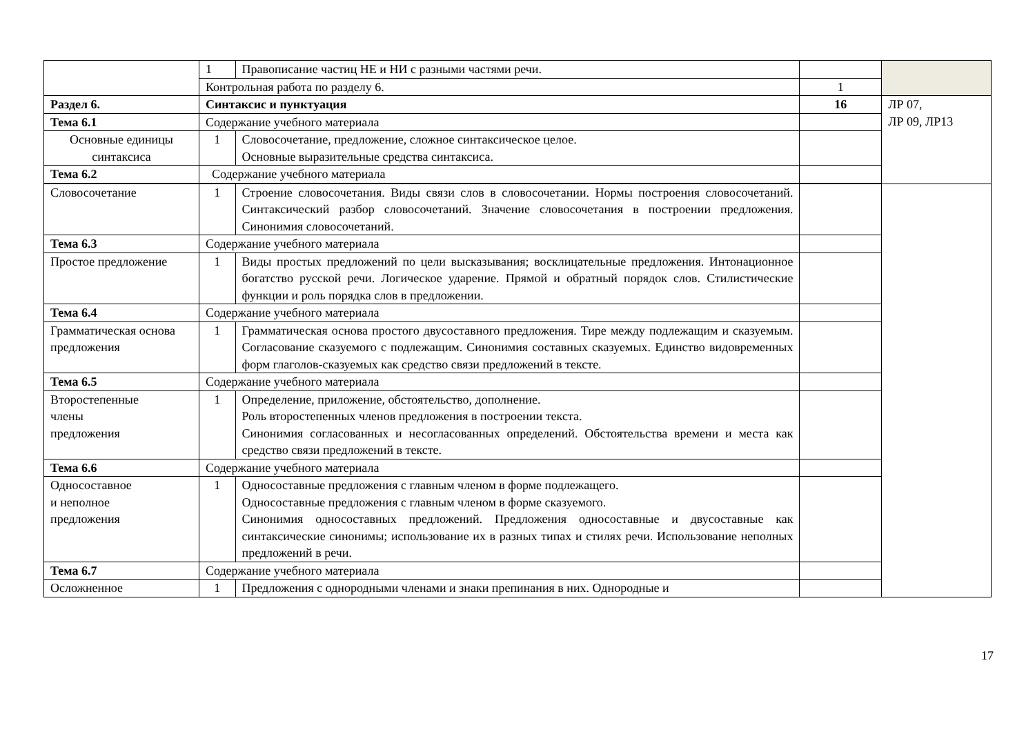| | 1 | Правописание частиц НЕ и НИ с разными частями речи. | | |
| | Контрольная работа по разделу 6. | | 1 | |
| Раздел 6. | Синтаксис и пунктуация | | 16 | ЛР 07, ЛР 09, ЛР13 |
| Тема 6.1 | Содержание учебного материала | | | |
| Основные единицы синтаксиса | 1 | Словосочетание, предложение, сложное синтаксическое целое. Основные выразительные средства синтаксиса. | | |
| Тема 6.2 | Содержание учебного материала | | | |
| Словосочетание | 1 | Строение словосочетания. Виды связи слов в словосочетании. Нормы построения словосочетаний. Синтаксический разбор словосочетаний. Значение словосочетания в построении предложения. Синонимия словосочетаний. | | |
| Тема 6.3 | Содержание учебного материала | | | |
| Простое предложение | 1 | Виды простых предложений по цели высказывания; восклицательные предложения. Интонационное богатство русской речи. Логическое ударение. Прямой и обратный порядок слов. Стилистические функции и роль порядка слов в предложении. | | |
| Тема 6.4 | Содержание учебного материала | | | |
| Грамматическая основа предложения | 1 | Грамматическая основа простого двусоставного предложения. Тире между подлежащим и сказуемым. Согласование сказуемого с подлежащим. Синонимия составных сказуемых. Единство видовременных форм глаголов-сказуемых как средство связи предложений в тексте. | | |
| Тема 6.5 | Содержание учебного материала | | | |
| Второстепенные члены предложения | 1 | Определение, приложение, обстоятельство, дополнение. Роль второстепенных членов предложения в построении текста. Синонимия согласованных и несогласованных определений. Обстоятельства времени и места как средство связи предложений в тексте. | | |
| Тема 6.6 | Содержание учебного материала | | | |
| Односоставное и неполное предложения | 1 | Односоставные предложения с главным членом в форме подлежащего. Односоставные предложения с главным членом в форме сказуемого. Синонимия односоставных предложений. Предложения односоставные и двусоставные как синтаксические синонимы; использование их в разных типах и стилях речи. Использование неполных предложений в речи. | | |
| Тема 6.7 | Содержание учебного материала | | | |
| Осложненное | 1 | Предложения с однородными членами и знаки препинания в них. Однородные и | | |
17